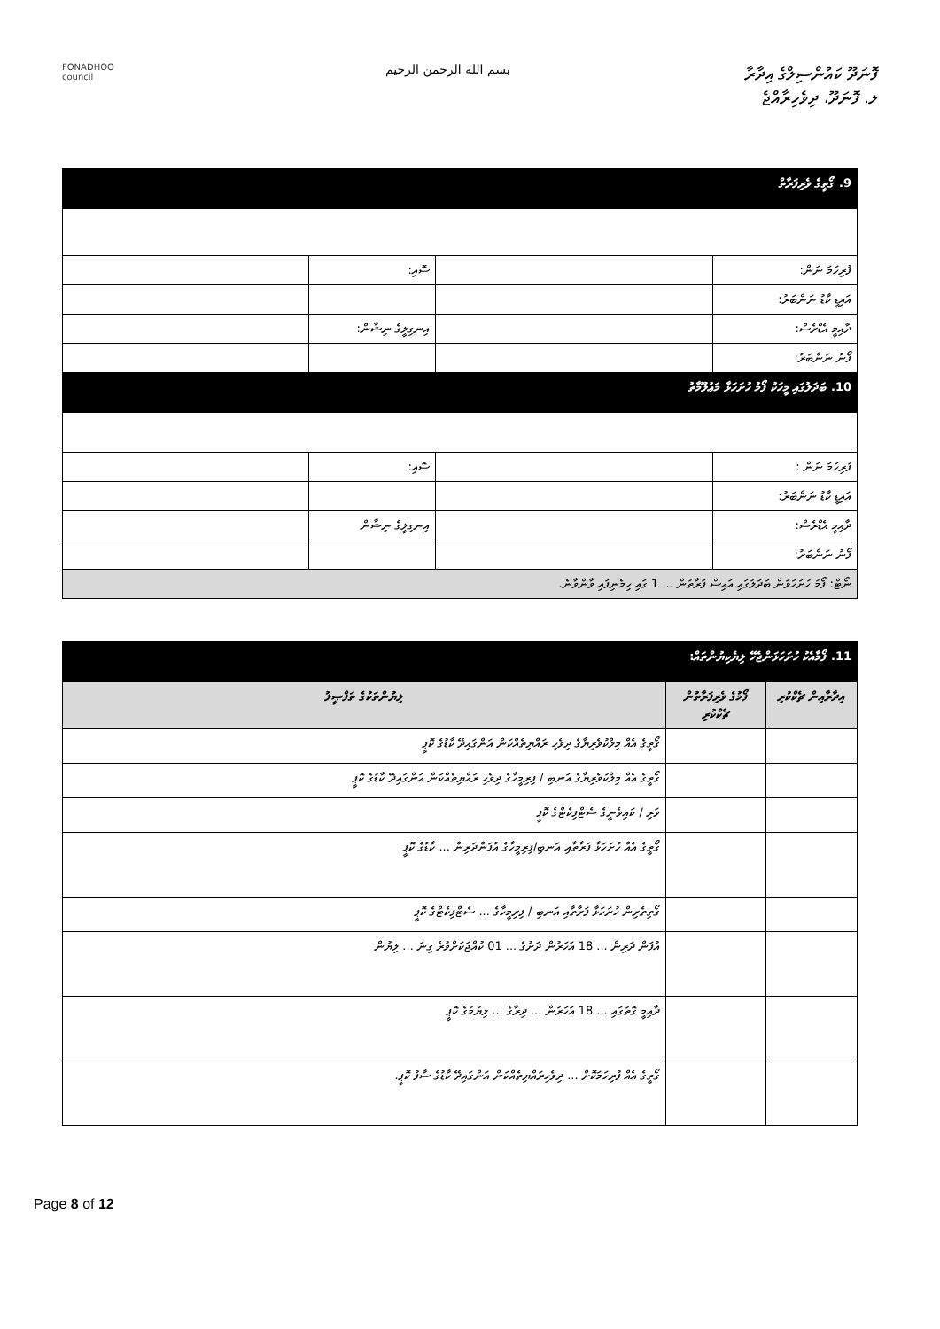FONADHOO
council
بسم الله الرحمن الرحيم
ފޮނަދޫ ކައުންސިލްގެ އިދާރާ
ލ. ފޮނަދޫ، ދިވެހިރާއްޖެ
| 9. ގޯތީގެ ވެރިފަރާތް | | | |
| ފުރިހަމަ ނަން: | | ސޮއި: | |
| އައިޑީ ކާޑު ނަންބަރު: | | | |
| ދާއިމީ އެޑްރެސް: | | އިނގިލީގެ ނިޝާން: | |
| ފޯނު ނަންބަރު: | | | |
| 10. ބަދަލުގައި މީހަކު ފޯމު ހުށަހަޅާ މަޢުލޫމާތު | | | |
| ފުރިހަމަ ނަން : | | ސޮއި: | |
| އައިޑީ ކާޑު ނަންބަރު: | | | |
| ދާއިމީ އެޑްރެސް: | | އިނގިލީގެ ނިޝާން | |
| ފޯނު ނަންބަރު: | | | |
| ނޯޓް: ފޯމު ހުށަހަޅަން ބަދަލުގައި އައިސް ފަރާތުން ... 1 ގައި ހިމެނިފައި ވާންވާނެ. | | | |
| 11. ފޯމާއެކު ހުށަހަޅަންޖެހޭ ލިޔެކިޔުންތައް: | | |
| އިދާރާއިން ޗެކްކުރި | ފޯމުގެ ވެރިފަރާތުން ޗެކްކުރި | ލިޔުންތަކުގެ ތަފްޞީލު |
| | | ގޯތީގެ އެއް މިލްކުވެރިޔާގެ ދިވެހި ރައްޔިތެއްކަން އަންގައިދޭ ކާޑުގެ ކޮޕީ |
| | | ގޯތީގެ އެއް މިލްކުވެރިޔާގެ އަނބި / ފިރިމީހާގެ ދިވެހި ރައްޔިތެއްކަން އަންގައިދޭ ކާޑުގެ ކޮޕީ |
| | | ވަރި / ކައިވެނީގެ ސެޓްފިކެޓްގެ ކޮޕީ |
| | | ގޯތީގެ އެއް ހުށަހަޅާ ފަރާތާއި އަނބި/ފިރިމީހާގެ އުފަންދަރިން ... ކާޑުގެ ކޮޕީ |
| | | ގޯތިތެރިން ހުށަހަޅާ ފަރާތާއި އަނބި / ފިރިމީހާގެ ... ސެޓްފިކެޓްގެ ކޮޕީ |
| | | އުފަން ދަރިން ... 18 އަހަރުން ދަށުގެ ... 01 ކުއްޖަކަށްވުރެ ގިނަ ... ލިޔުން |
| | | ދާއިމީ ގޮތުގައި ... 18 އަހަރުން ... ދިރާގެ ... ލިޔުމުގެ ކޮޕީ |
| | | ގޯތީގެ އެއް ފުރިހަމަކޮށް ... ދިވެހިރައްޔިތެއްކަން އަންގައިދޭ ކާޑުގެ ސާފު ކޮޕީ. |
Page 8 of 12